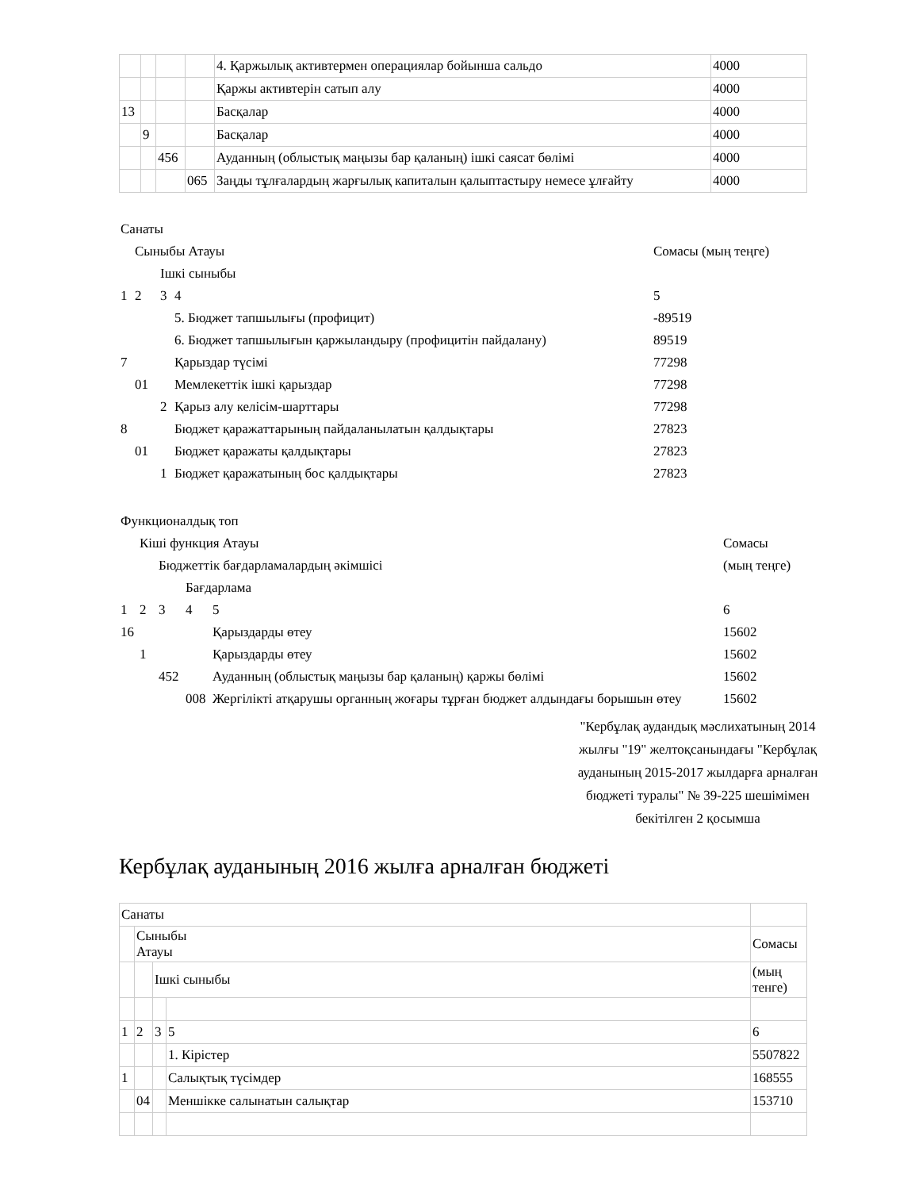| | | | | 4. Қаржылық активтермен операциялар бойынша сальдо | 4000 |
| | | | | Қаржы активтерін сатып алу | 4000 |
| 13 | | | | Басқалар | 4000 |
| | 9 | | | Басқалар | 4000 |
| | | 456 | | Ауданның (облыстық маңызы бар қаланың) ішкі саясат бөлімі | 4000 |
| | | | 065 | Заңды тұлғалардың жарғылық капиталын қалыптастыру немесе ұлғайту | 4000 |
| Санаты | | | | |
| | Сыныбы Атауы | | | Сомасы (мың теңге) |
| | | Ішкі сыныбы | | |
| 1 | 2 | 3 | 4 | 5 |
| | | | 5. Бюджет тапшылығы (профицит) | -89519 |
| | | | 6. Бюджет тапшылығын қаржыландыру (профицитін пайдалану) | 89519 |
| 7 | | | Қарыздар түсімі | 77298 |
| | 01 | | Мемлекеттік ішкі қарыздар | 77298 |
| | | 2 | Қарыз алу келісім-шарттары | 77298 |
| 8 | | | Бюджет қаражаттарының пайдаланылатын қалдықтары | 27823 |
| | 01 | | Бюджет қаражаты қалдықтары | 27823 |
| | | 1 | Бюджет қаражатының бос қалдықтары | 27823 |
| Функционалдық топ | | | | | |
| | Кіші функция Атауы | | | | Сомасы |
| | | Бюджеттік бағдарламалардың әкімшісі | | | (мың теңге) |
| | | | Бағдарлама | | |
| 1 | 2 | 3 | 4 | 5 | 6 |
| 16 | | | | Қарыздарды өтеу | 15602 |
| | 1 | | | Қарыздарды өтеу | 15602 |
| | | 452 | | Ауданның (облыстық маңызы бар қаланың) қаржы бөлімі | 15602 |
| | | | 008 | Жергілікті атқарушы органның жоғары тұрған бюджет алдындағы борышын өтеу | 15602 |
"Кербұлақ аудандық мәслихатының 2014 жылғы "19" желтоқсанындағы "Кербұлақ ауданының 2015-2017 жылдарға арналған бюджеті туралы" № 39-225 шешімімен бекітілген 2 қосымша
Кербұлақ ауданының 2016 жылға арналған бюджеті
| Санаты | | | | |
| | Сыныбы Атауы | | | Сомасы |
| | | Ішкі сыныбы | | (мың тенге) |
| 1 | 2 | 3 | 5 | 6 |
| | | | 1. Кірістер | 5507822 |
| 1 | | | Салықтық түсімдер | 168555 |
| | 04 | | Меншікке салынатын салықтар | 153710 |